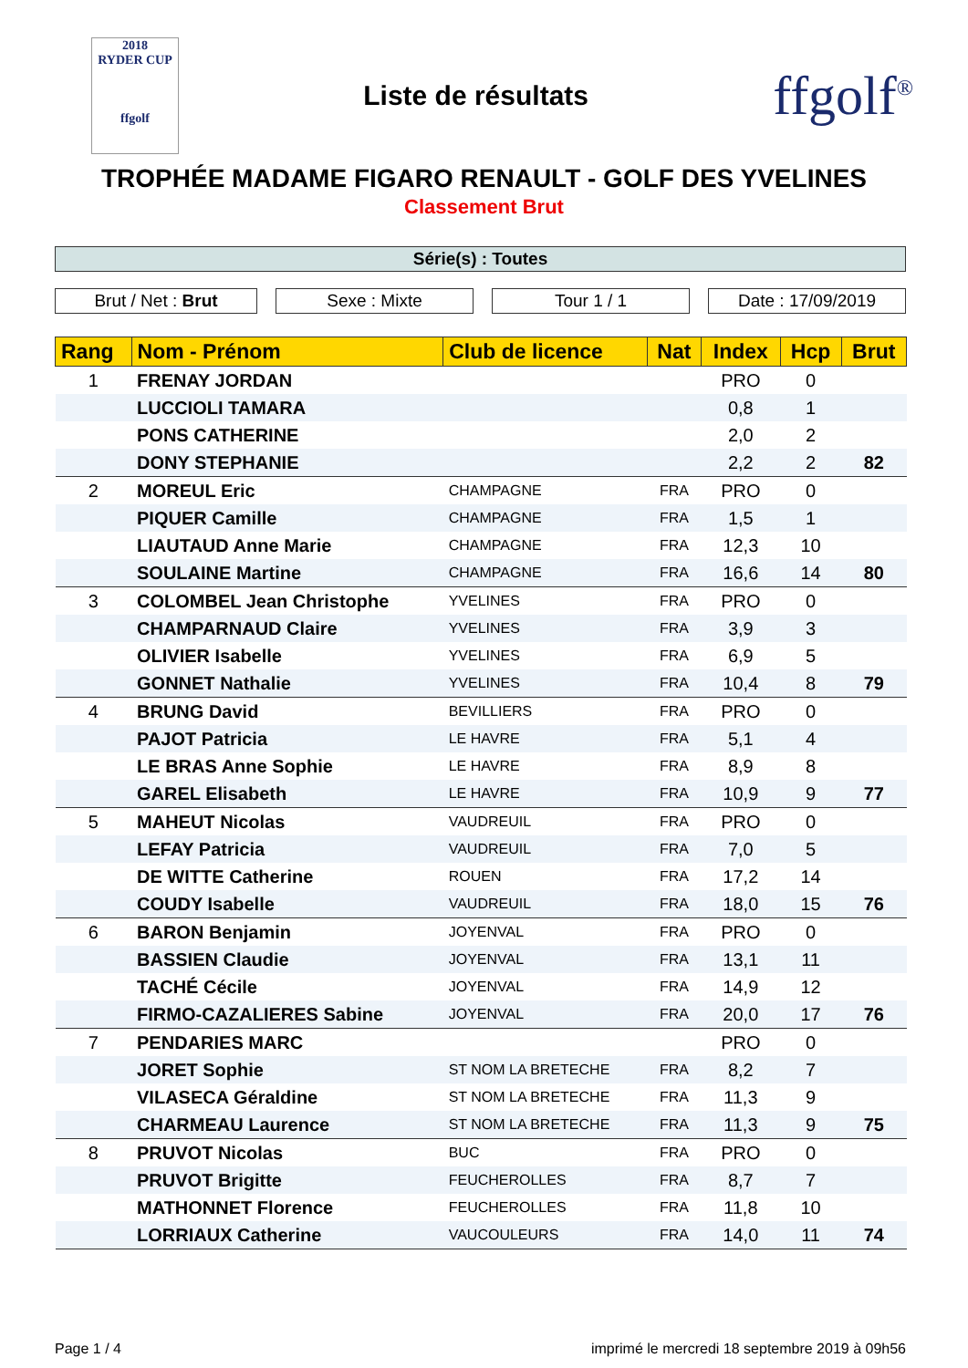2018
RYDER CUP
ffgolf
Liste de résultats
ffgolf<sup>®</sup>
TROPHÉE MADAME FIGARO RENAULT - GOLF DES YVELINES
Classement Brut
Série(s) : Toutes
Brut / Net : Brut Sexe : Mixte Tour 1 / 1 Date : 17/09/2019
| Rang | Nom - Prénom | Club de licence | Nat | Index | Hcp | Brut |
| --- | --- | --- | --- | --- | --- | --- |
| 1 | FRENAY JORDAN | | | PRO | 0 | |
| | LUCCIOLI TAMARA | | | 0,8 | 1 | |
| | PONS CATHERINE | | | 2,0 | 2 | |
| | DONY STEPHANIE | | | 2,2 | 2 | 82 |
| 2 | MOREUL Eric | CHAMPAGNE | FRA | PRO | 0 | |
| | PIQUER Camille | CHAMPAGNE | FRA | 1,5 | 1 | |
| | LIAUTAUD Anne Marie | CHAMPAGNE | FRA | 12,3 | 10 | |
| | SOULAINE Martine | CHAMPAGNE | FRA | 16,6 | 14 | 80 |
| 3 | COLOMBEL Jean Christophe | YVELINES | FRA | PRO | 0 | |
| | CHAMPARNAUD Claire | YVELINES | FRA | 3,9 | 3 | |
| | OLIVIER Isabelle | YVELINES | FRA | 6,9 | 5 | |
| | GONNET Nathalie | YVELINES | FRA | 10,4 | 8 | 79 |
| 4 | BRUNG David | BEVILLIERS | FRA | PRO | 0 | |
| | PAJOT Patricia | LE HAVRE | FRA | 5,1 | 4 | |
| | LE BRAS Anne Sophie | LE HAVRE | FRA | 8,9 | 8 | |
| | GAREL Elisabeth | LE HAVRE | FRA | 10,9 | 9 | 77 |
| 5 | MAHEUT Nicolas | VAUDREUIL | FRA | PRO | 0 | |
| | LEFAY Patricia | VAUDREUIL | FRA | 7,0 | 5 | |
| | DE WITTE Catherine | ROUEN | FRA | 17,2 | 14 | |
| | COUDY Isabelle | VAUDREUIL | FRA | 18,0 | 15 | 76 |
| 6 | BARON Benjamin | JOYENVAL | FRA | PRO | 0 | |
| | BASSIEN Claudie | JOYENVAL | FRA | 13,1 | 11 | |
| | TACHÉ Cécile | JOYENVAL | FRA | 14,9 | 12 | |
| | FIRMO-CAZALIERES Sabine | JOYENVAL | FRA | 20,0 | 17 | 76 |
| 7 | PENDARIES MARC | | | PRO | 0 | |
| | JORET Sophie | ST NOM LA BRETECHE | FRA | 8,2 | 7 | |
| | VILASECA Géraldine | ST NOM LA BRETECHE | FRA | 11,3 | 9 | |
| | CHARMEAU Laurence | ST NOM LA BRETECHE | FRA | 11,3 | 9 | 75 |
| 8 | PRUVOT Nicolas | BUC | FRA | PRO | 0 | |
| | PRUVOT Brigitte | FEUCHEROLLES | FRA | 8,7 | 7 | |
| | MATHONNET Florence | FEUCHEROLLES | FRA | 11,8 | 10 | |
| | LORRIAUX Catherine | VAUCOULEURS | FRA | 14,0 | 11 | 74 |
Page 1 / 4 imprimé le mercredi 18 septembre 2019 à 09h56